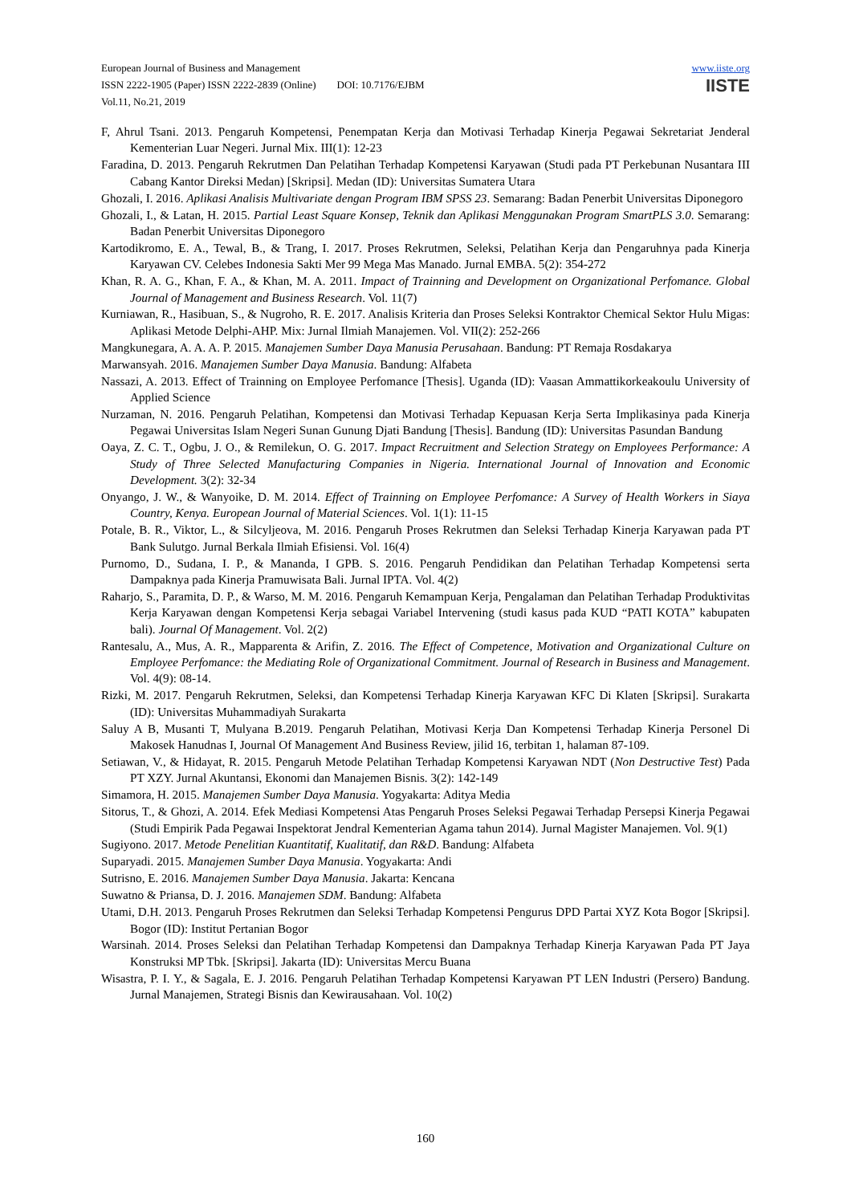European Journal of Business and Management
ISSN 2222-1905 (Paper) ISSN 2222-2839 (Online) DOI: 10.7176/EJBM
Vol.11, No.21, 2019
www.iiste.org
IISTE
F, Ahrul Tsani. 2013. Pengaruh Kompetensi, Penempatan Kerja dan Motivasi Terhadap Kinerja Pegawai Sekretariat Jenderal Kementerian Luar Negeri. Jurnal Mix. III(1): 12-23
Faradina, D. 2013. Pengaruh Rekrutmen Dan Pelatihan Terhadap Kompetensi Karyawan (Studi pada PT Perkebunan Nusantara III Cabang Kantor Direksi Medan) [Skripsi]. Medan (ID): Universitas Sumatera Utara
Ghozali, I. 2016. Aplikasi Analisis Multivariate dengan Program IBM SPSS 23. Semarang: Badan Penerbit Universitas Diponegoro
Ghozali, I., & Latan, H. 2015. Partial Least Square Konsep, Teknik dan Aplikasi Menggunakan Program SmartPLS 3.0. Semarang: Badan Penerbit Universitas Diponegoro
Kartodikromo, E. A., Tewal, B., & Trang, I. 2017. Proses Rekrutmen, Seleksi, Pelatihan Kerja dan Pengaruhnya pada Kinerja Karyawan CV. Celebes Indonesia Sakti Mer 99 Mega Mas Manado. Jurnal EMBA. 5(2): 354-272
Khan, R. A. G., Khan, F. A., & Khan, M. A. 2011. Impact of Trainning and Development on Organizational Perfomance. Global Journal of Management and Business Research. Vol. 11(7)
Kurniawan, R., Hasibuan, S., & Nugroho, R. E. 2017. Analisis Kriteria dan Proses Seleksi Kontraktor Chemical Sektor Hulu Migas: Aplikasi Metode Delphi-AHP. Mix: Jurnal Ilmiah Manajemen. Vol. VII(2): 252-266
Mangkunegara, A. A. A. P. 2015. Manajemen Sumber Daya Manusia Perusahaan. Bandung: PT Remaja Rosdakarya
Marwansyah. 2016. Manajemen Sumber Daya Manusia. Bandung: Alfabeta
Nassazi, A. 2013. Effect of Trainning on Employee Perfomance [Thesis]. Uganda (ID): Vaasan Ammattikorkeakoulu University of Applied Science
Nurzaman, N. 2016. Pengaruh Pelatihan, Kompetensi dan Motivasi Terhadap Kepuasan Kerja Serta Implikasinya pada Kinerja Pegawai Universitas Islam Negeri Sunan Gunung Djati Bandung [Thesis]. Bandung (ID): Universitas Pasundan Bandung
Oaya, Z. C. T., Ogbu, J. O., & Remilekun, O. G. 2017. Impact Recruitment and Selection Strategy on Employees Performance: A Study of Three Selected Manufacturing Companies in Nigeria. International Journal of Innovation and Economic Development. 3(2): 32-34
Onyango, J. W., & Wanyoike, D. M. 2014. Effect of Trainning on Employee Perfomance: A Survey of Health Workers in Siaya Country, Kenya. European Journal of Material Sciences. Vol. 1(1): 11-15
Potale, B. R., Viktor, L., & Silcyljeova, M. 2016. Pengaruh Proses Rekrutmen dan Seleksi Terhadap Kinerja Karyawan pada PT Bank Sulutgo. Jurnal Berkala Ilmiah Efisiensi. Vol. 16(4)
Purnomo, D., Sudana, I. P., & Mananda, I GPB. S. 2016. Pengaruh Pendidikan dan Pelatihan Terhadap Kompetensi serta Dampaknya pada Kinerja Pramuwisata Bali. Jurnal IPTA. Vol. 4(2)
Raharjo, S., Paramita, D. P., & Warso, M. M. 2016. Pengaruh Kemampuan Kerja, Pengalaman dan Pelatihan Terhadap Produktivitas Kerja Karyawan dengan Kompetensi Kerja sebagai Variabel Intervening (studi kasus pada KUD “PATI KOTA” kabupaten bali). Journal Of Management. Vol. 2(2)
Rantesalu, A., Mus, A. R., Mapparenta & Arifin, Z. 2016. The Effect of Competence, Motivation and Organizational Culture on Employee Perfomance: the Mediating Role of Organizational Commitment. Journal of Research in Business and Management. Vol. 4(9): 08-14.
Rizki, M. 2017. Pengaruh Rekrutmen, Seleksi, dan Kompetensi Terhadap Kinerja Karyawan KFC Di Klaten [Skripsi]. Surakarta (ID): Universitas Muhammadiyah Surakarta
Saluy A B, Musanti T, Mulyana B.2019. Pengaruh Pelatihan, Motivasi Kerja Dan Kompetensi Terhadap Kinerja Personel Di Makosek Hanudnas I, Journal Of Management And Business Review, jilid 16, terbitan 1, halaman 87-109.
Setiawan, V., & Hidayat, R. 2015. Pengaruh Metode Pelatihan Terhadap Kompetensi Karyawan NDT (Non Destructive Test) Pada PT XZY. Jurnal Akuntansi, Ekonomi dan Manajemen Bisnis. 3(2): 142-149
Simamora, H. 2015. Manajemen Sumber Daya Manusia. Yogyakarta: Aditya Media
Sitorus, T., & Ghozi, A. 2014. Efek Mediasi Kompetensi Atas Pengaruh Proses Seleksi Pegawai Terhadap Persepsi Kinerja Pegawai (Studi Empirik Pada Pegawai Inspektorat Jendral Kementerian Agama tahun 2014). Jurnal Magister Manajemen. Vol. 9(1)
Sugiyono. 2017. Metode Penelitian Kuantitatif, Kualitatif, dan R&D. Bandung: Alfabeta
Suparyadi. 2015. Manajemen Sumber Daya Manusia. Yogyakarta: Andi
Sutrisno, E. 2016. Manajemen Sumber Daya Manusia. Jakarta: Kencana
Suwatno & Priansa, D. J. 2016. Manajemen SDM. Bandung: Alfabeta
Utami, D.H. 2013. Pengaruh Proses Rekrutmen dan Seleksi Terhadap Kompetensi Pengurus DPD Partai XYZ Kota Bogor [Skripsi]. Bogor (ID): Institut Pertanian Bogor
Warsinah. 2014. Proses Seleksi dan Pelatihan Terhadap Kompetensi dan Dampaknya Terhadap Kinerja Karyawan Pada PT Jaya Konstruksi MP Tbk. [Skripsi]. Jakarta (ID): Universitas Mercu Buana
Wisastra, P. I. Y., & Sagala, E. J. 2016. Pengaruh Pelatihan Terhadap Kompetensi Karyawan PT LEN Industri (Persero) Bandung. Jurnal Manajemen, Strategi Bisnis dan Kewirausahaan. Vol. 10(2)
160